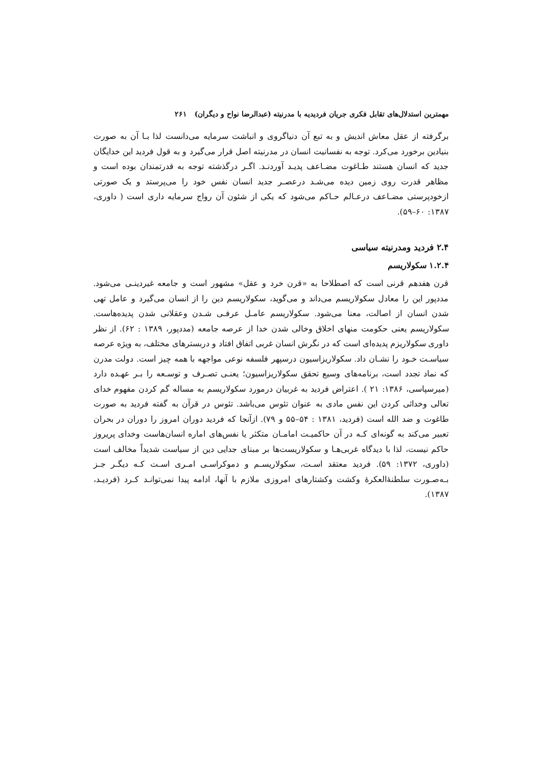مهمترین استدلال‌های تقابل فکری جریان فردیدیه با مدرنیته (عبدالرضا نواح و دیگران) ۲۶۱
برگرفته از عقل معاش اندیش و به تبع آن دنیاگروی و انباشت سرمایه می‌دانست لذا بـا آن به صورت بنیادین برخورد می‌کرد. توجه به نفسانیت انسان در مدرنیته اصل قرار می‌گیرد و به قول فردید این خدایگان جدید که انسان هستند طـاغوت مضـاعف پدیـد آوردنـد. اگـر درگذشته توجه به قدرتمندان بوده است و مظاهر قدرت روی زمین دیده می‌شـد درعصـر جدید انسان نفس خود را می‌پرستد و یک صورتی ازخودپرستی مضـاعف درعـالم حـاکم می‌شود که یکی از شئون آن رواج سرمایه داری است ( داوری، ۱۳۸۷: ۶۰–۵۹).
۲.۴ فردید ومدرنیته سیاسی
۱.۲.۴ سکولاریسم
قرن هفدهم قرنی است که اصطلاحا به «قرن خرد و عقل» مشهور است و جامعه غیردینـی می‌شود. مددپور این را معادل سکولاریسم می‌داند و می‌گوید، سکولاریسم دین را از انسان می‌گیرد و عامل تهی شدن انسان از اصالت، معنا می‌شود. سکولاریسم عامـل عرفـی شـدن وعقلانی شدن پدیده‌هاست. سکولاریسم یعنی حکومت منهای اخلاق وخالی شدن خدا از عرصه جامعه (مددپور، ۱۳۸۹ : ۶۲). از نظر داوری سکولاریزم پدیده‌ای است که در نگرش انسان غربی اتفاق افتاد و دربسترهای مختلف، به ویژه عرصه سیاسـت خـود را نشـان داد. سکولاریزاسیون درسپهر فلسفه نوعی مواجهه با همه چیز است. دولت مدرن که نماد تجدد است، برنامه‌های وسیع تحقق سکولاریزاسیون؛ یعنـی تصـرف و توسـعه را بـر عهـده دارد (میرسپاسی، ۱۳۸۶: ۲۱ ). اعتراض فردید به غربیان درمورد سکولاریسم به مساله گم کردن مفهوم خدای تعالی وخدائی کردن این نفس مادی به عنوان تئوس می‌باشد. تئوس در قرآن به گفته فردید به صورت طاغوت و ضد الله است (فردید، ۱۳۸۱ : ۵۴–۵۵ و ۷۹). ازآنجا که فردید دوران امروز را دوران در بحران تعبیر می‌کند به گونه‌ای کـه در آن حاکمیـت امامـان متکثر یا نفس‌های اماره انسان‌هاست وخدای پریروز حاکم نیست، لذا با دیدگاه غربی‌هـا و سکولاریست‌ها بر مبنای جدایی دین از سیاست شدیداً مخالف است (داوری، ۱۳۷۲: ۵۹). فردید معتقد اسـت، سکولاریسـم و دموکراسـی امـری اسـت کـه دیگـر جـز بـه‌صـورت سلطنۀالعکرۀ وکشت وکشتارهای امروزی ملازم با آنها، ادامه پیدا نمی‌توانـد کـرد (فردیـد، ۱۳۸۷).